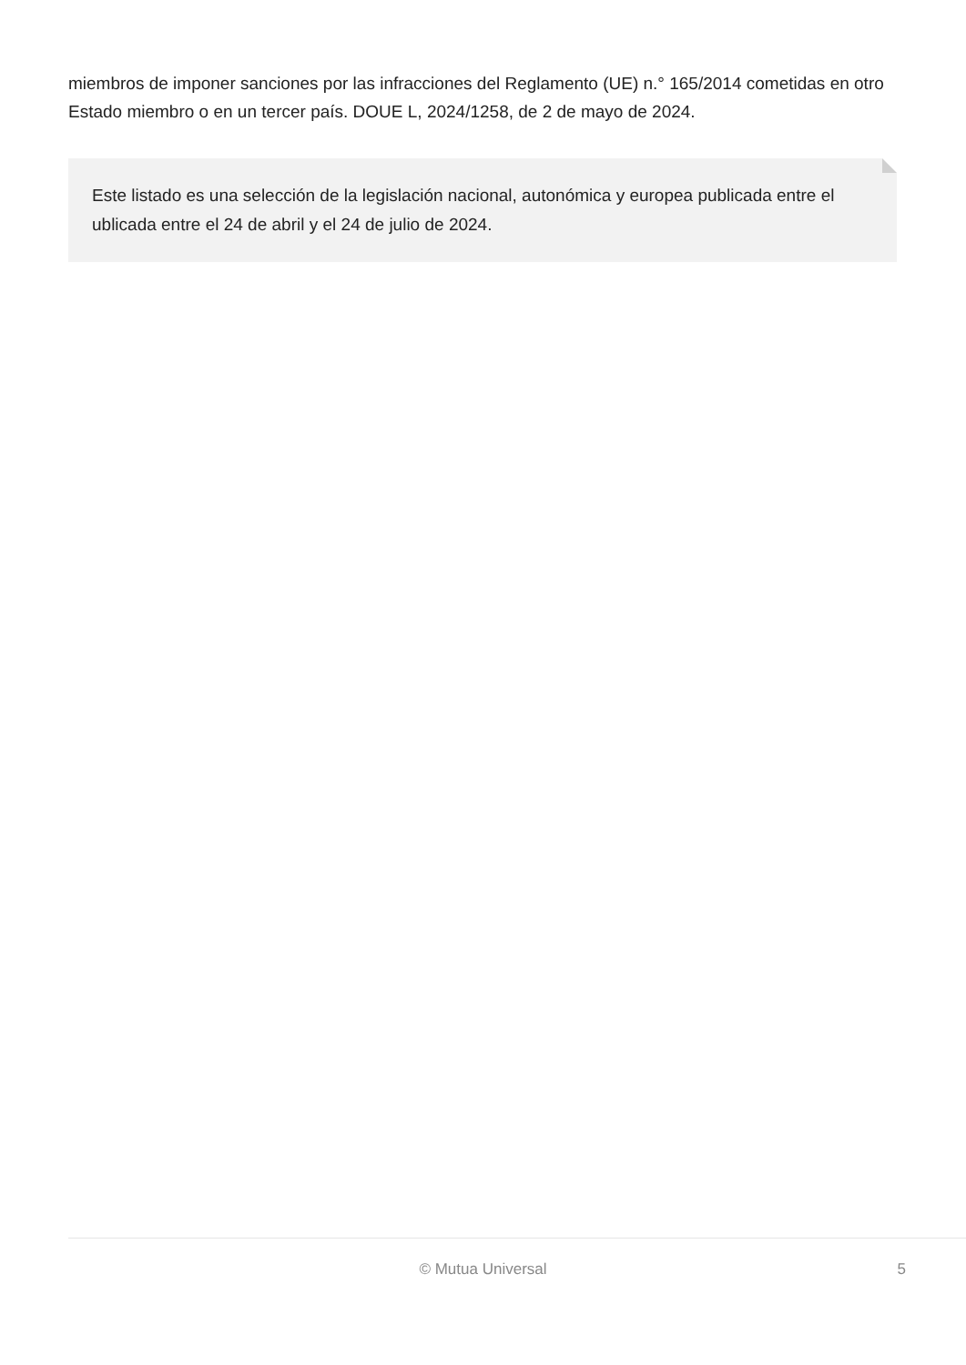miembros de imponer sanciones por las infracciones del Reglamento (UE) n.° 165/2014 cometidas en otro Estado miembro o en un tercer país. DOUE L, 2024/1258, de 2 de mayo de 2024.
Este listado es una selección de la legislación nacional, autonómica y europea publicada entre el ublicada entre el 24 de abril y el 24 de julio de 2024.
© Mutua Universal
5